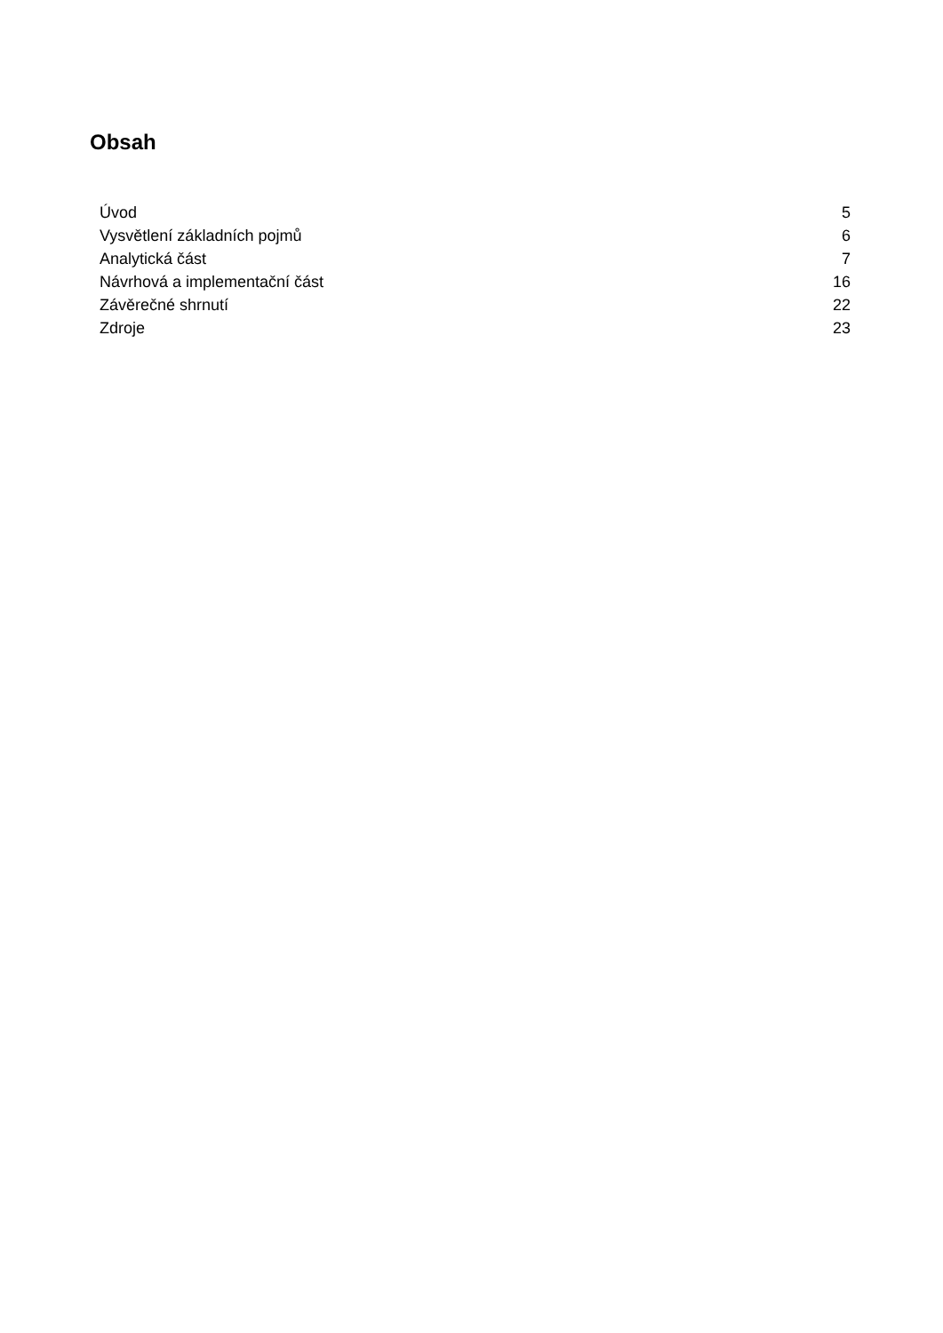Obsah
Úvod 5
Vysvětlení základních pojmů 6
Analytická část 7
Návrhová a implementační část 16
Závěrečné shrnutí 22
Zdroje 23